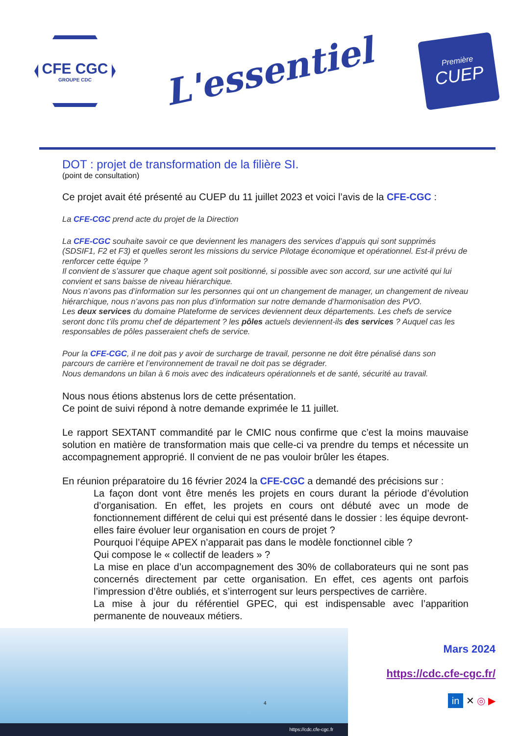CFE CGC
GROUPE CDC
L'essentiel
Première
CUEP
DOT : projet de transformation de la filière SI.
(point de consultation)
Ce projet avait été présenté au CUEP du 11 juillet 2023 et voici l’avis de la CFE-CGC :
La CFE-CGC prend acte du projet de la Direction
La CFE-CGC souhaite savoir ce que deviennent les managers des services d’appuis qui sont supprimés (SDSIF1, F2 et F3) et quelles seront les missions du service Pilotage économique et opérationnel. Est-il prévu de renforcer cette équipe ?
Il convient de s’assurer que chaque agent soit positionné, si possible avec son accord, sur une activité qui lui convient et sans baisse de niveau hiérarchique.
Nous n’avons pas d’information sur les personnes qui ont un changement de manager, un changement de niveau hiérarchique, nous n’avons pas non plus d’information sur notre demande d’harmonisation des PVO.
Les deux services du domaine Plateforme de services deviennent deux départements. Les chefs de service seront donc t’ils promu chef de département ? les pôles actuels deviennent-ils des services ? Auquel cas les responsables de pôles passeraient chefs de service.
Pour la CFE-CGC, il ne doit pas y avoir de surcharge de travail, personne ne doit être pénalisé dans son parcours de carrière et l’environnement de travail ne doit pas se dégrader.
Nous demandons un bilan à 6 mois avec des indicateurs opérationnels et de santé, sécurité au travail.
Nous nous étions abstenus lors de cette présentation.
Ce point de suivi répond à notre demande exprimée le 11 juillet.
Le rapport SEXTANT commandité par le CMIC nous confirme que c’est la moins mauvaise solution en matière de transformation mais que celle-ci va prendre du temps et nécessite un accompagnement approprié. Il convient de ne pas vouloir brûler les étapes.
En réunion préparatoire du 16 février 2024 la CFE-CGC a demandé des précisions sur :
La façon dont vont être menés les projets en cours durant la période d’évolution d’organisation. En effet, les projets en cours ont débuté avec un mode de fonctionnement différent de celui qui est présenté dans le dossier : les équipe devront-elles faire évoluer leur organisation en cours de projet ?
Pourquoi l’équipe APEX n’apparait pas dans le modèle fonctionnel cible ?
Qui compose le « collectif de leaders » ?
La mise en place d’un accompagnement des 30% de collaborateurs qui ne sont pas concernés directement par cette organisation. En effet, ces agents ont parfois l’impression d’être oubliés, et s’interrogent sur leurs perspectives de carrière.
La mise à jour du référentiel GPEC, qui est indispensable avec l’apparition permanente de nouveaux métiers.
https://cdc.cfe-cgc.fr
Mars 2024
https://cdc.cfe-cgc.fr/
in ✕ ◎ ▶
4